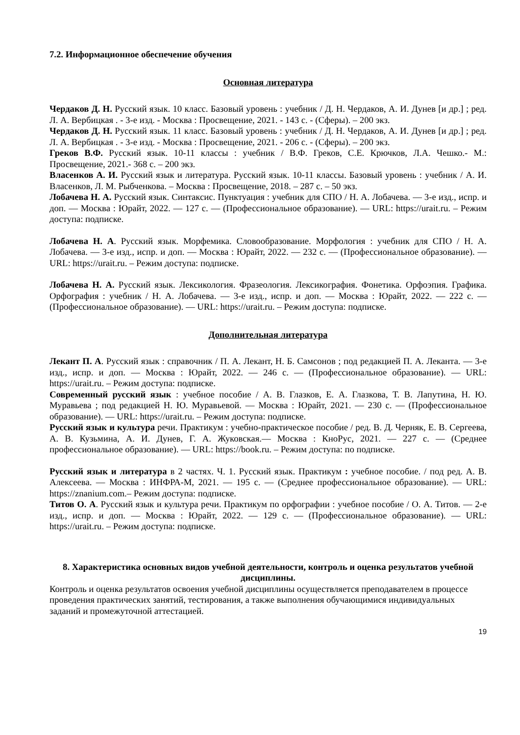7.2. Информационное обеспечение обучения
Основная литература
Чердаков Д. Н. Русский язык. 10 класс. Базовый уровень : учебник / Д. Н. Чердаков, А. И. Дунев [и др.] ; ред. Л. А. Вербицкая . - 3-е изд. - Москва : Просвещение, 2021. - 143 с. - (Сферы). – 200 экз.
Чердаков Д. Н. Русский язык. 11 класс. Базовый уровень : учебник / Д. Н. Чердаков, А. И. Дунев [и др.] ; ред. Л. А. Вербицкая . - 3-е изд. - Москва : Просвещение, 2021. - 206 с. - (Сферы). – 200 экз.
Греков В.Ф. Русский язык. 10-11 классы : учебник / В.Ф. Греков, С.Е. Крючков, Л.А. Чешко.- М.: Просвещение, 2021.- 368 с. – 200 экз.
Власенков А. И. Русский язык и литература. Русский язык. 10-11 классы. Базовый уровень : учебник / А. И. Власенков, Л. М. Рыбченкова. – Москва : Просвещение, 2018. – 287 с. – 50 экз.
Лобачева Н. А. Русский язык. Синтаксис. Пунктуация : учебник для СПО / Н. А. Лобачева. — 3-е изд., испр. и доп. — Москва : Юрайт, 2022. — 127 с. — (Профессиональное образование). — URL: https://urait.ru. – Режим доступа: подписке.
Лобачева Н. А. Русский язык. Морфемика. Словообразование. Морфология : учебник для СПО / Н. А. Лобачева. — 3-е изд., испр. и доп. — Москва : Юрайт, 2022. — 232 с. — (Профессиональное образование). — URL: https://urait.ru. – Режим доступа: подписке.
Лобачева Н. А. Русский язык. Лексикология. Фразеология. Лексикография. Фонетика. Орфоэпия. Графика. Орфография : учебник / Н. А. Лобачева. — 3-е изд., испр. и доп. — Москва : Юрайт, 2022. — 222 с. — (Профессиональное образование). — URL: https://urait.ru. – Режим доступа: подписке.
Дополнительная литература
Лекант П. А. Русский язык : справочник / П. А. Лекант, Н. Б. Самсонов ; под редакцией П. А. Леканта. — 3-е изд., испр. и доп. — Москва : Юрайт, 2022. — 246 с. — (Профессиональное образование). — URL: https://urait.ru. – Режим доступа: подписке.
Современный русский язык : учебное пособие / А. В. Глазков, Е. А. Глазкова, Т. В. Лапутина, Н. Ю. Муравьева ; под редакцией Н. Ю. Муравьевой. — Москва : Юрайт, 2021. — 230 с. — (Профессиональное образование). — URL: https://urait.ru. – Режим доступа: подписке.
Русский язык и культура речи. Практикум : учебно-практическое пособие / ред. В. Д. Черняк, Е. В. Сергеева, А. В. Кузьмина, А. И. Дунев, Г. А. Жуковская.— Москва : КноРус, 2021. — 227 с. — (Среднее профессиональное образование). — URL: https://book.ru. – Режим доступа: по подписке.
Русский язык и литература в 2 частях. Ч. 1. Русский язык. Практикум : учебное пособие. / под ред. А. В. Алексеева. — Москва : ИНФРА-М, 2021. — 195 с. — (Среднее профессиональное образование). — URL: https://znanium.com.– Режим доступа: подписке.
Титов О. А. Русский язык и культура речи. Практикум по орфографии : учебное пособие / О. А. Титов. — 2-е изд., испр. и доп. — Москва : Юрайт, 2022. — 129 с. — (Профессиональное образование). — URL: https://urait.ru. – Режим доступа: подписке.
8. Характеристика основных видов учебной деятельности, контроль и оценка результатов учебной дисциплины.
Контроль и оценка результатов освоения учебной дисциплины осуществляется преподавателем в процессе проведения практических занятий, тестирования, а также выполнения обучающимися индивидуальных заданий и промежуточной аттестацией.
19